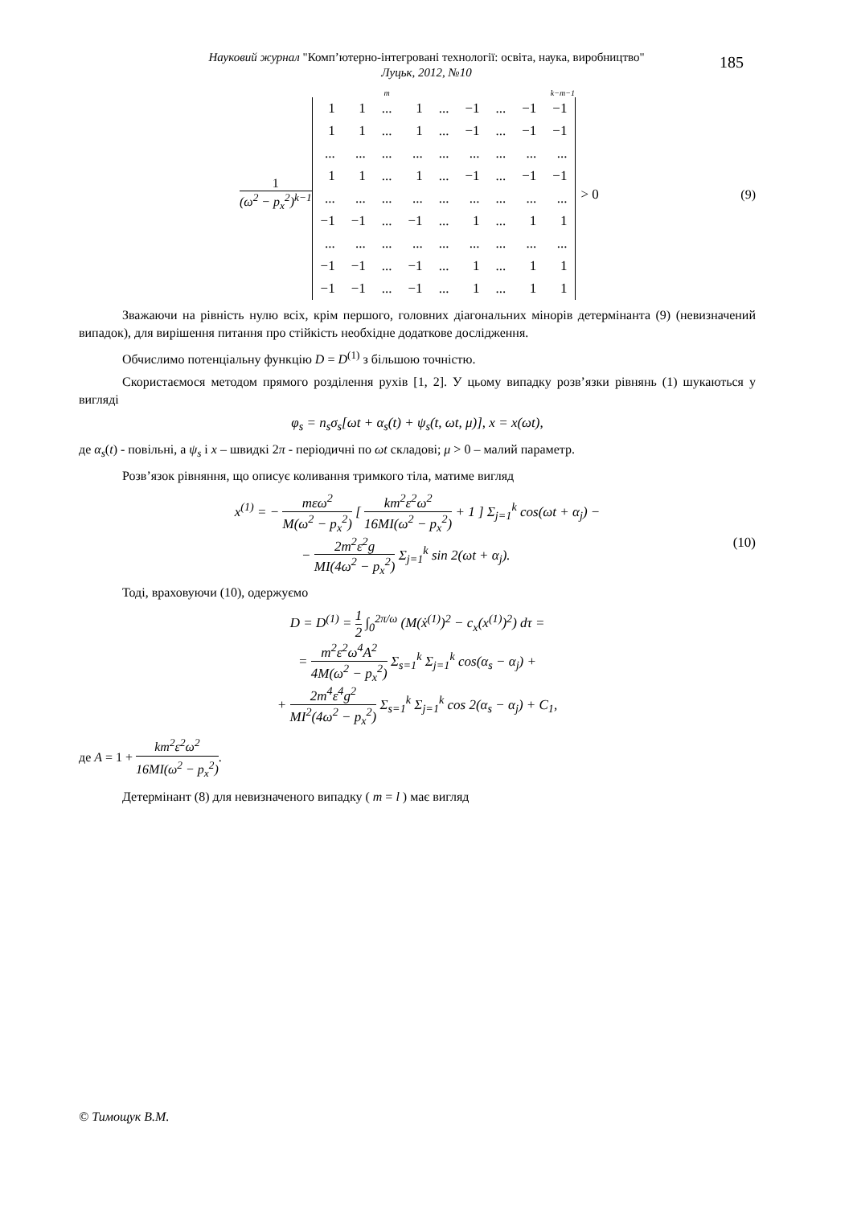Науковий журнал "Комп’ютерно-інтегровані технології: освіта, наука, виробництво"
Луцьк, 2012, №10
185
1 (ω<sup>2</sup> − p<sub>x</sub><sup>2</sup>)<sup>k−1</sup>
m k−m−1
| 1 | 1 | ... | 1 | ... | −1 | ... | −1 | −1 |
| 1 | 1 | ... | 1 | ... | −1 | ... | −1 | −1 |
| ... | ... | ... | ... | ... | ... | ... | ... | ... |
| 1 | 1 | ... | 1 | ... | −1 | ... | −1 | −1 |
| ... | ... | ... | ... | ... | ... | ... | ... | ... |
| −1 | −1 | ... | −1 | ... | 1 | ... | 1 | 1 |
| ... | ... | ... | ... | ... | ... | ... | ... | ... |
| −1 | −1 | ... | −1 | ... | 1 | ... | 1 | 1 |
| −1 | −1 | ... | −1 | ... | 1 | ... | 1 | 1 |
> 0 (9)
Зважаючи на рівність нулю всіх, крім першого, головних діагональних мінорів детермінанта (9) (невизначений випадок), для вирішення питання про стійкість необхідне додаткове дослідження.
Обчислимо потенціальну функцію D = D<sup>(1)</sup> з більшою точністю.
Скористаємося методом прямого розділення рухів [1, 2]. У цьому випадку розв’язки рівнянь (1) шукаються у вигляді
φ<sub>s</sub> = n<sub>s</sub>σ<sub>s</sub>[ωt + α<sub>s</sub>(t) + ψ<sub>s</sub>(t, ωt, μ)], x = x(ωt),
де α<sub>s</sub>(t) - повільні, а ψ<sub>s</sub> і x – швидкі 2π - періодичні по ωt складові; μ > 0 – малий параметр.
Розв’язок рівняння, що описує коливання тримкого тіла, матиме вигляд
x<sup>(1)</sup> = − mεω<sup>2</sup> M(ω<sup>2</sup> − p<sub>x</sub><sup>2</sup>) [ km<sup>2</sup>ε<sup>2</sup>ω<sup>2</sup> 16MI(ω<sup>2</sup> − p<sub>x</sub><sup>2</sup>) + 1 ] Σ<sub>j=1</sub><sup>k</sup> cos(ωt + α<sub>j</sub>) −
(10) − 2m<sup>2</sup>ε<sup>2</sup>g MI(4ω<sup>2</sup> − p<sub>x</sub><sup>2</sup>) Σ<sub>j=1</sub><sup>k</sup> sin 2(ωt + α<sub>j</sub>).
Тоді, враховуючи (10), одержуємо
D = D<sup>(1)</sup> = 1 2 ∫<sub>0</sub><sup>2π/ω</sup> (M(ẋ<sup>(1)</sup>)<sup>2</sup> − c<sub>x</sub>(x<sup>(1)</sup>)<sup>2</sup>) dτ =
= m<sup>2</sup>ε<sup>2</sup>ω<sup>4</sup>A<sup>2</sup> 4M(ω<sup>2</sup> − p<sub>x</sub><sup>2</sup>) Σ<sub>s=1</sub><sup>k</sup> Σ<sub>j=1</sub><sup>k</sup> cos(α<sub>s</sub> − α<sub>j</sub>) +
+ 2m<sup>4</sup>ε<sup>4</sup>g<sup>2</sup> MI<sup>2</sup>(4ω<sup>2</sup> − p<sub>x</sub><sup>2</sup>) Σ<sub>s=1</sub><sup>k</sup> Σ<sub>j=1</sub><sup>k</sup> cos 2(α<sub>s</sub> − α<sub>j</sub>) + C<sub>1</sub>,
де A = 1 + km<sup>2</sup>ε<sup>2</sup>ω<sup>2</sup> 16MI(ω<sup>2</sup> − p<sub>x</sub><sup>2</sup>).
Детермінант (8) для невизначеного випадку ( m = l ) має вигляд
© Тимощук В.М.